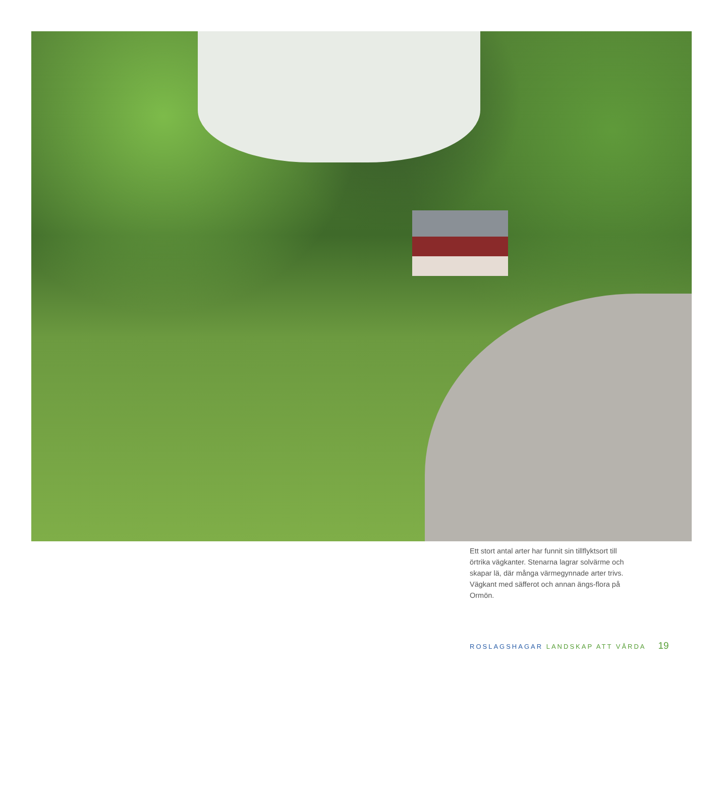Ett stort antal arter har funnit sin tillflyktsort till örtrika vägkanter. Stenarna lagrar solvärme och skapar lä, där många värmegynnade arter trivs. Vägkant med säfferot och annan ängs-flora på Ormön.
ROSLAGSHAGAR LANDSKAP ATT VÅRDA 19